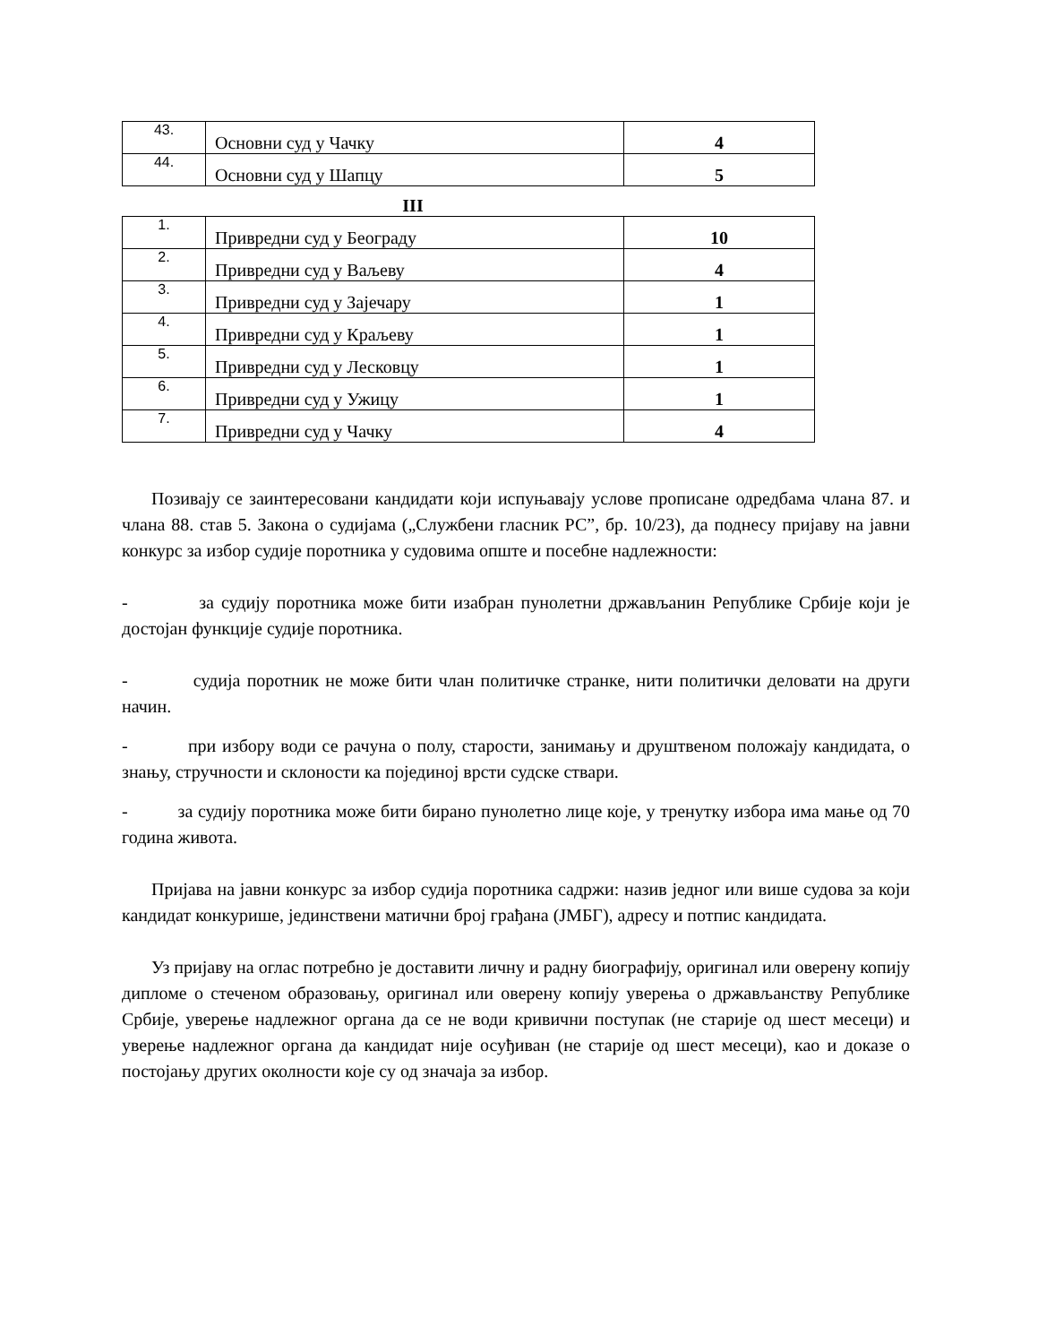| 43. | Основни суд у Чачку | 4 |
| 44. | Основни суд у Шапцу | 5 |
III
| 1. | Привредни суд у Београду | 10 |
| 2. | Привредни суд у Ваљеву | 4 |
| 3. | Привредни суд у Зајечару | 1 |
| 4. | Привредни суд у Краљеву | 1 |
| 5. | Привредни суд у Лесковцу | 1 |
| 6. | Привредни суд у Ужицу | 1 |
| 7. | Привредни суд у Чачку | 4 |
Позивају се заинтересовани кандидати који испуњавају услове прописане одредбама члана 87. и члана 88. став 5. Закона о судијама („Службени гласник РС”, бр. 10/23), да поднесу пријаву на јавни конкурс за избор судије поротника у судовима опште и посебне надлежности:
- за судију поротника може бити изабран пунолетни држављанин Републике Србије који је достојан функције судије поротника.
- судија поротник не може бити члан политичке странке, нити политички деловати на други начин.
- при избору води се рачуна о полу, старости, занимању и друштвеном положају кандидата, о знању, стручности и склоности ка појединој врсти судске ствари.
- за судију поротника може бити бирано пунолетно лице које, у тренутку избора има мање од 70 година живота.
Пријава на јавни конкурс за избор судија поротника садржи: назив једног или више судова за који кандидат конкурише, јединствени матични број грађана (ЈМБГ), адресу и потпис кандидата.
Уз пријаву на оглас потребно је доставити личну и радну биографију, оригинал или оверену копију дипломе о стеченом образовању, оригинал или оверену копију уверења о држављанству Републике Србије, уверење надлежног органа да се не води кривични поступак (не старије од шест месеци) и уверење надлежног органа да кандидат није осуђиван (не старије од шест месеци), као и доказе о постојању других околности које су од значаја за избор.